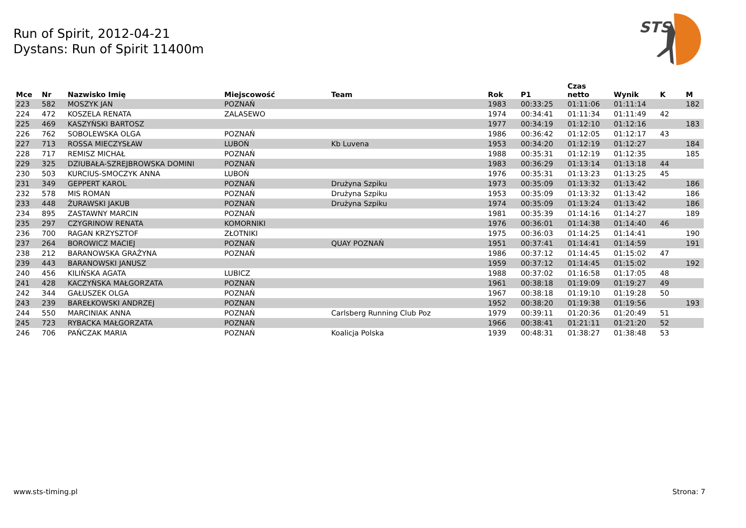Run of Spirit, 2012-04-21
Dystans: Run of Spirit 11400m
STS
| Mce | Nr | Nazwisko Imię | Miejscowość | Team | Rok | P1 | Czas netto | Wynik | K | M |
| --- | --- | --- | --- | --- | --- | --- | --- | --- | --- | --- |
| 223 | 582 | MOSZYK JAN | POZNAŃ | | 1983 | 00:33:25 | 01:11:06 | 01:11:14 | | 182 |
| 224 | 472 | KOSZELA RENATA | ZALASEWO | | 1974 | 00:34:41 | 01:11:34 | 01:11:49 | 42 | |
| 225 | 469 | KASZYŃSKI BARTOSZ | | | 1977 | 00:34:19 | 01:12:10 | 01:12:16 | | 183 |
| 226 | 762 | SOBOLEWSKA OLGA | POZNAŃ | | 1986 | 00:36:42 | 01:12:05 | 01:12:17 | 43 | |
| 227 | 713 | ROSSA MIECZYSŁAW | LUBOŃ | Kb Luvena | 1953 | 00:34:20 | 01:12:19 | 01:12:27 | | 184 |
| 228 | 717 | REMISZ MICHAŁ | POZNAŃ | | 1988 | 00:35:31 | 01:12:19 | 01:12:35 | | 185 |
| 229 | 325 | DZIUBAŁA-SZREJBROWSKA DOMINI | POZNAŃ | | 1983 | 00:36:29 | 01:13:14 | 01:13:18 | 44 | |
| 230 | 503 | KURCIUS-SMOCZYK ANNA | LUBOŃ | | 1976 | 00:35:31 | 01:13:23 | 01:13:25 | 45 | |
| 231 | 349 | GEPPERT KAROL | POZNAŃ | Drużyna Szpiku | 1973 | 00:35:09 | 01:13:32 | 01:13:42 | | 186 |
| 232 | 578 | MIS ROMAN | POZNAŃ | Drużyna Szpiku | 1953 | 00:35:09 | 01:13:32 | 01:13:42 | | 186 |
| 233 | 448 | ŻURAWSKI JAKUB | POZNAŃ | Drużyna Szpiku | 1974 | 00:35:09 | 01:13:24 | 01:13:42 | | 186 |
| 234 | 895 | ZASTAWNY MARCIN | POZNAŃ | | 1981 | 00:35:39 | 01:14:16 | 01:14:27 | | 189 |
| 235 | 297 | CZYGRINOW RENATA | KOMORNIKI | | 1976 | 00:36:01 | 01:14:38 | 01:14:40 | 46 | |
| 236 | 700 | RAGAN KRZYSZTOF | ZŁOTNIKI | | 1975 | 00:36:03 | 01:14:25 | 01:14:41 | | 190 |
| 237 | 264 | BOROWICZ MACIEJ | POZNAŃ | QUAY POZNAŃ | 1951 | 00:37:41 | 01:14:41 | 01:14:59 | | 191 |
| 238 | 212 | BARANOWSKA GRAŻYNA | POZNAŃ | | 1986 | 00:37:12 | 01:14:45 | 01:15:02 | 47 | |
| 239 | 443 | BARANOWSKI JANUSZ | | | 1959 | 00:37:12 | 01:14:45 | 01:15:02 | | 192 |
| 240 | 456 | KILIŃSKA AGATA | LUBICZ | | 1988 | 00:37:02 | 01:16:58 | 01:17:05 | 48 | |
| 241 | 428 | KACZYŃSKA MAŁGORZATA | POZNAŃ | | 1961 | 00:38:18 | 01:19:09 | 01:19:27 | 49 | |
| 242 | 344 | GAŁUSZEK OLGA | POZNAŃ | | 1967 | 00:38:18 | 01:19:10 | 01:19:28 | 50 | |
| 243 | 239 | BAREŁKOWSKI ANDRZEJ | POZNAN | | 1952 | 00:38:20 | 01:19:38 | 01:19:56 | | 193 |
| 244 | 550 | MARCINIAK ANNA | POZNAŃ | Carlsberg Running Club Poz | 1979 | 00:39:11 | 01:20:36 | 01:20:49 | 51 | |
| 245 | 723 | RYBACKA MAŁGORZATA | POZNAŃ | | 1966 | 00:38:41 | 01:21:11 | 01:21:20 | 52 | |
| 246 | 706 | PAŃCZAK MARIA | POZNAŃ | Koalicja Polska | 1939 | 00:48:31 | 01:38:27 | 01:38:48 | 53 | |
www.sts-timing.pl Strona: 7